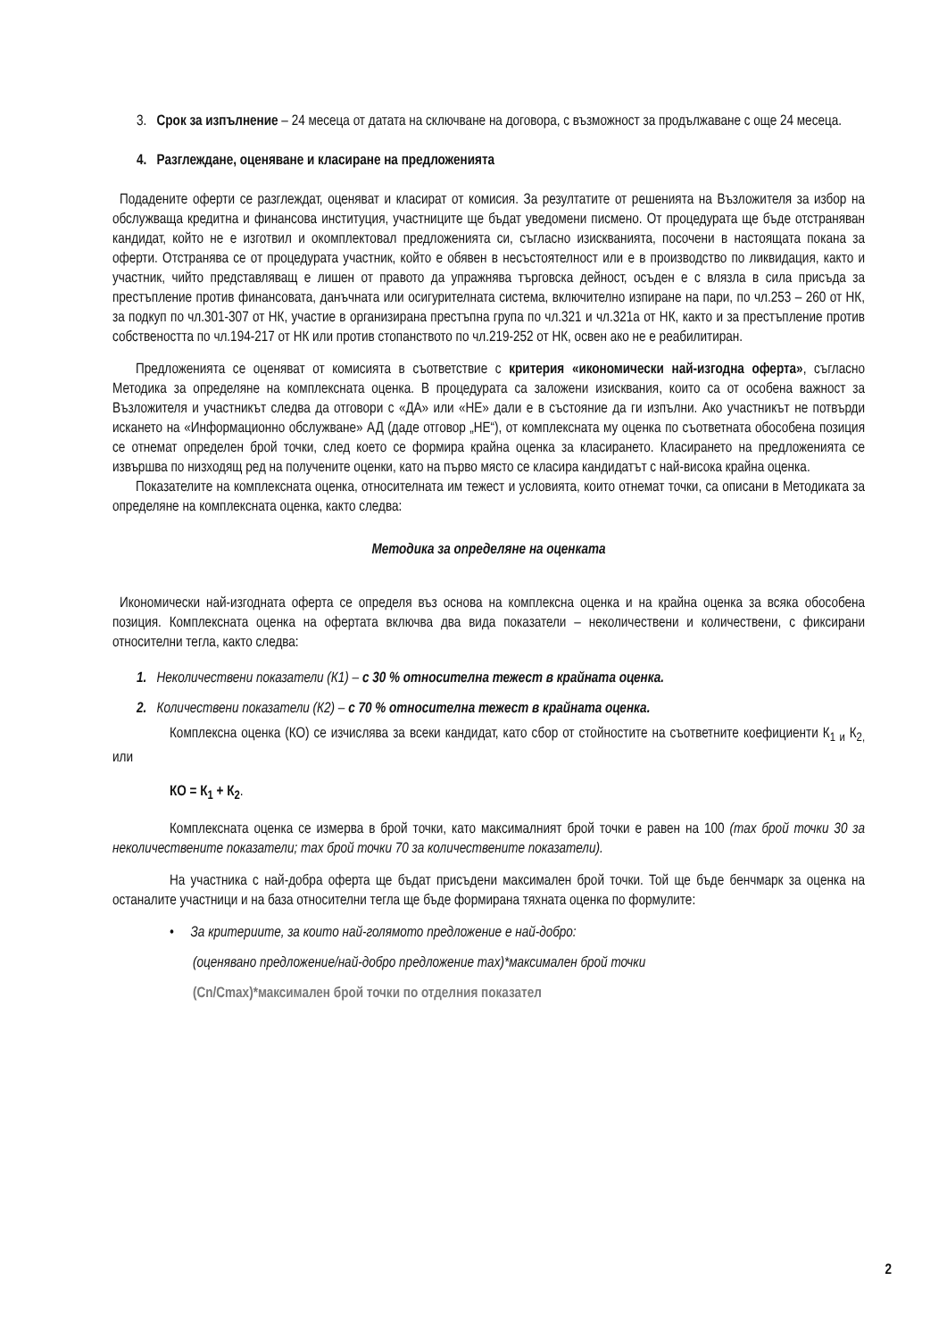3. Срок за изпълнение – 24 месеца от датата на сключване на договора, с възможност за продължаване с още 24 месеца.
4. Разглеждане, оценяване и класиране на предложенията
Подадените оферти се разглеждат, оценяват и класират от комисия. За резултатите от решенията на Възложителя за избор на обслужваща кредитна и финансова институция, участниците ще бъдат уведомени писмено. От процедурата ще бъде отстраняван кандидат, който не е изготвил и окомплектовал предложенията си, съгласно изискванията, посочени в настоящата покана за оферти. Отстранява се от процедурата участник, който е обявен в несъстоятелност или е в производство по ликвидация, както и участник, чийто представляващ е лишен от правото да упражнява търговска дейност, осъден е с влязла в сила присъда за престъпление против финансовата, данъчната или осигурителната система, включително изпиране на пари, по чл.253 – 260 от НК, за подкуп по чл.301-307 от НК, участие в организирана престъпна група по чл.321 и чл.321а от НК, както и за престъпление против собствеността по чл.194-217 от НК или против стопанството по чл.219-252 от НК, освен ако не е реабилитиран.
Предложенията се оценяват от комисията в съответствие с критерия «икономически най-изгодна оферта», съгласно Методика за определяне на комплексната оценка. В процедурата са заложени изисквания, които са от особена важност за Възложителя и участникът следва да отговори с «ДА» или «НЕ» дали е в състояние да ги изпълни. Ако участникът не потвърди искането на «Информационно обслужване» АД (даде отговор „НЕ“), от комплексната му оценка по съответната обособена позиция се отнемат определен брой точки, след което се формира крайна оценка за класирането. Класирането на предложенията се извършва по низходящ ред на получените оценки, като на първо място се класира кандидатът с най-висока крайна оценка.
Показателите на комплексната оценка, относителната им тежест и условията, които отнемат точки, са описани в Методиката за определяне на комплексната оценка, както следва:
Методика за определяне на оценката
Икономически най-изгодната оферта се определя въз основа на комплексна оценка и на крайна оценка за всяка обособена позиция. Комплексната оценка на офертата включва два вида показатели – неколичествени и количествени, с фиксирани относителни тегла, както следва:
1. Неколичествени показатели (К1) – с 30 % относителна тежест в крайната оценка.
2. Количествени показатели (К2) – с 70 % относителна тежест в крайната оценка.
Комплексна оценка (КО) се изчислява за всеки кандидат, като сбор от стойностите на съответните коефициенти К<sub>1 и</sub> К<sub>2,</sub> или
КО = К<sub>1</sub> + К<sub>2</sub>.
Комплексната оценка се измерва в брой точки, като максималният брой точки е равен на 100 (max брой точки 30 за неколичествените показатели; max брой точки 70 за количествените показатели).
На участника с най-добра оферта ще бъдат присъдени максимален брой точки. Той ще бъде бенчмарк за оценка на останалите участници и на база относителни тегла ще бъде формирана тяхната оценка по формулите:
• За критериите, за които най-голямото предложение е най-добро:
(оценявано предложение/най-добро предложение max)*максимален брой точки
(Cn/Cmax)*максимален брой точки по отделния показател
2